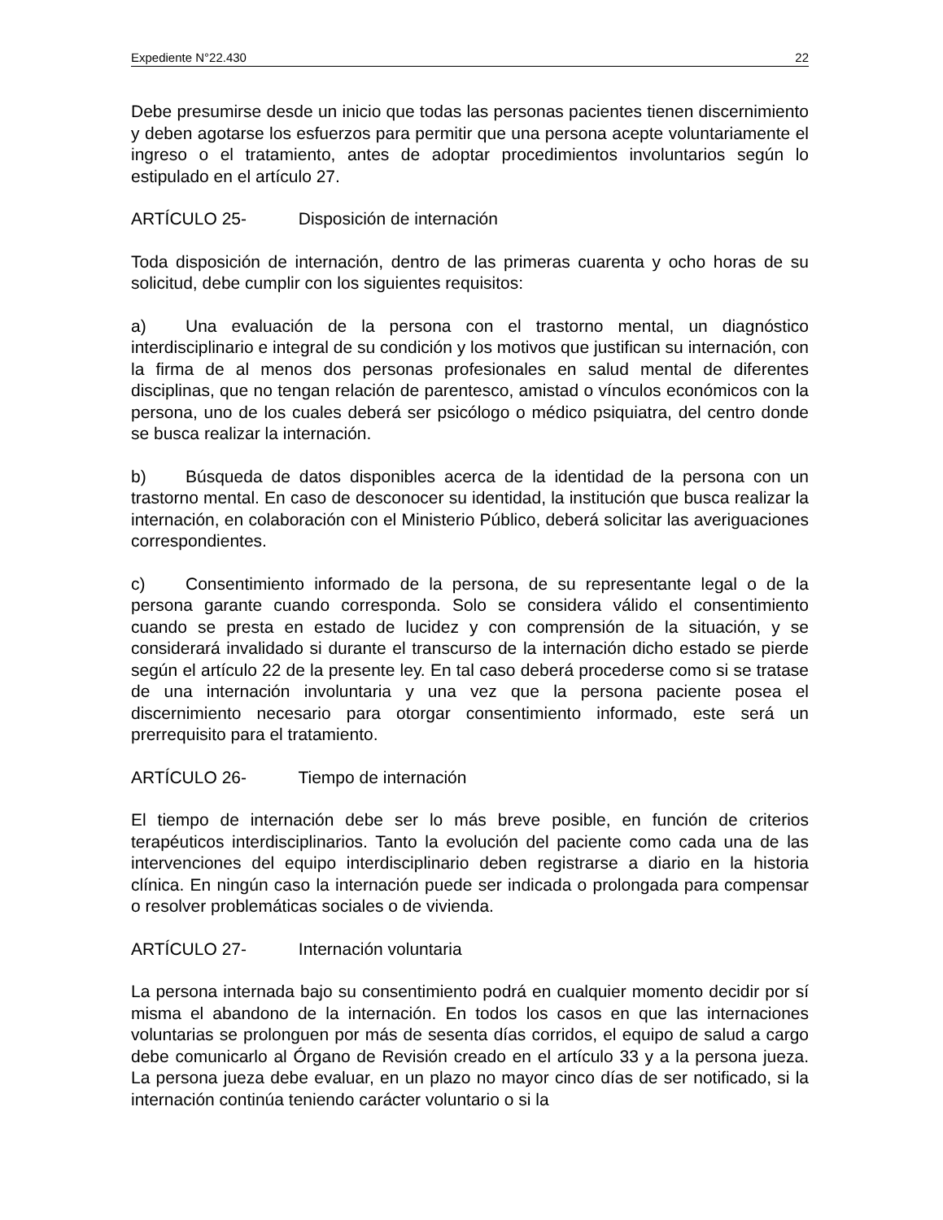Expediente N°22.430 22
Debe presumirse desde un inicio que todas las personas pacientes tienen discernimiento y deben agotarse los esfuerzos para permitir que una persona acepte voluntariamente el ingreso o el tratamiento, antes de adoptar procedimientos involuntarios según lo estipulado en el artículo 27.
ARTÍCULO 25- Disposición de internación
Toda disposición de internación, dentro de las primeras cuarenta y ocho horas de su solicitud, debe cumplir con los siguientes requisitos:
a) Una evaluación de la persona con el trastorno mental, un diagnóstico interdisciplinario e integral de su condición y los motivos que justifican su internación, con la firma de al menos dos personas profesionales en salud mental de diferentes disciplinas, que no tengan relación de parentesco, amistad o vínculos económicos con la persona, uno de los cuales deberá ser psicólogo o médico psiquiatra, del centro donde se busca realizar la internación.
b) Búsqueda de datos disponibles acerca de la identidad de la persona con un trastorno mental. En caso de desconocer su identidad, la institución que busca realizar la internación, en colaboración con el Ministerio Público, deberá solicitar las averiguaciones correspondientes.
c) Consentimiento informado de la persona, de su representante legal o de la persona garante cuando corresponda. Solo se considera válido el consentimiento cuando se presta en estado de lucidez y con comprensión de la situación, y se considerará invalidado si durante el transcurso de la internación dicho estado se pierde según el artículo 22 de la presente ley. En tal caso deberá procederse como si se tratase de una internación involuntaria y una vez que la persona paciente posea el discernimiento necesario para otorgar consentimiento informado, este será un prerrequisito para el tratamiento.
ARTÍCULO 26- Tiempo de internación
El tiempo de internación debe ser lo más breve posible, en función de criterios terapéuticos interdisciplinarios. Tanto la evolución del paciente como cada una de las intervenciones del equipo interdisciplinario deben registrarse a diario en la historia clínica. En ningún caso la internación puede ser indicada o prolongada para compensar o resolver problemáticas sociales o de vivienda.
ARTÍCULO 27- Internación voluntaria
La persona internada bajo su consentimiento podrá en cualquier momento decidir por sí misma el abandono de la internación. En todos los casos en que las internaciones voluntarias se prolonguen por más de sesenta días corridos, el equipo de salud a cargo debe comunicarlo al Órgano de Revisión creado en el artículo 33 y a la persona jueza. La persona jueza debe evaluar, en un plazo no mayor cinco días de ser notificado, si la internación continúa teniendo carácter voluntario o si la